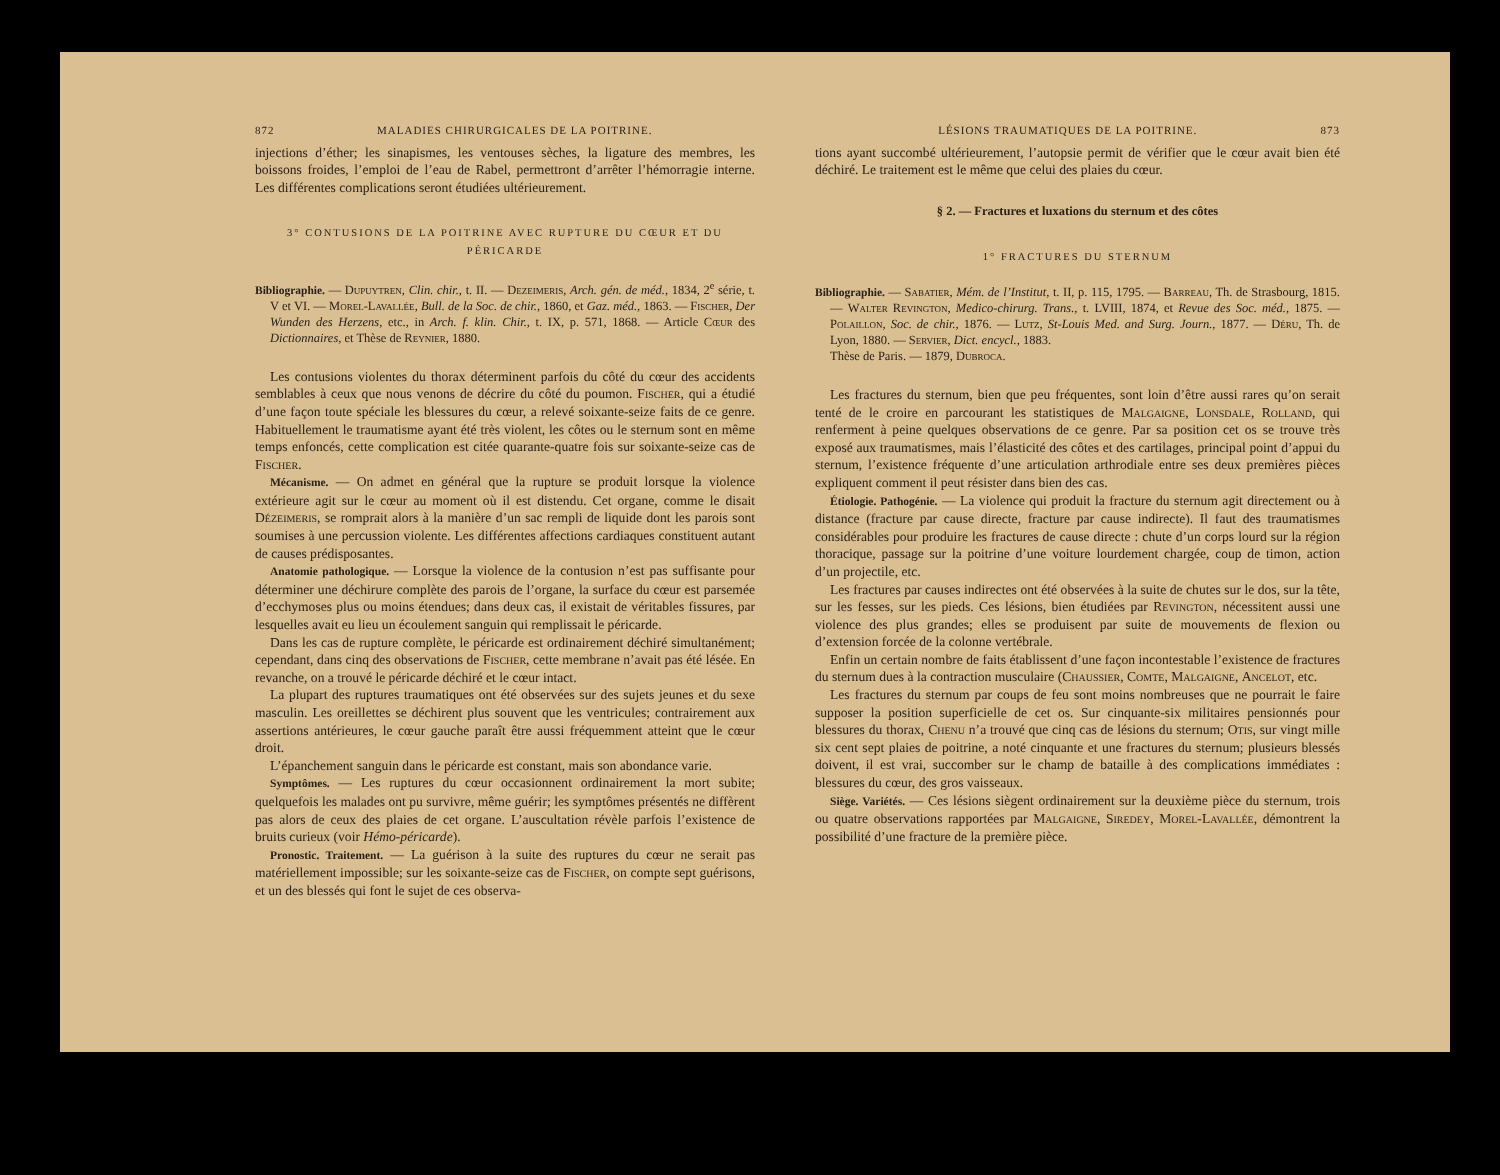872 MALADIES CHIRURGICALES DE LA POITRINE.
injections d’éther; les sinapismes, les ventouses sèches, la ligature des membres, les boissons froides, l’emploi de l’eau de Rabel, permettront d’arrêter l’hémorragie interne. Les différentes complications seront étudiées ultérieurement.
3° CONTUSIONS DE LA POITRINE AVEC RUPTURE DU CŒUR ET DU PÉRICARDE
Bibliographie. — Dupuytren, Clin. chir., t. II. — Dezeimeris, Arch. gén. de méd., 1834, 2<sup>e</sup> série, t. V et VI. — Morel-Lavallée, Bull. de la Soc. de chir., 1860, et Gaz. méd., 1863. — Fischer, Der Wunden des Herzens, etc., in Arch. f. klin. Chir., t. IX, p. 571, 1868. — Article Cœur des Dictionnaires, et Thèse de Reynier, 1880.
Les contusions violentes du thorax déterminent parfois du côté du cœur des accidents semblables à ceux que nous venons de décrire du côté du poumon. Fischer, qui a étudié d’une façon toute spéciale les blessures du cœur, a relevé soixante-seize faits de ce genre. Habituellement le traumatisme ayant été très violent, les côtes ou le sternum sont en même temps enfoncés, cette complication est citée quarante-quatre fois sur soixante-seize cas de Fischer.
Mécanisme. — On admet en général que la rupture se produit lorsque la violence extérieure agit sur le cœur au moment où il est distendu. Cet organe, comme le disait Dézeimeris, se romprait alors à la manière d’un sac rempli de liquide dont les parois sont soumises à une percussion violente. Les différentes affections cardiaques constituent autant de causes prédisposantes.
Anatomie pathologique. — Lorsque la violence de la contusion n’est pas suffisante pour déterminer une déchirure complète des parois de l’organe, la surface du cœur est parsemée d’ecchymoses plus ou moins étendues; dans deux cas, il existait de véritables fissures, par lesquelles avait eu lieu un écoulement sanguin qui remplissait le péricarde.
Dans les cas de rupture complète, le péricarde est ordinairement déchiré simultanément; cependant, dans cinq des observations de Fischer, cette membrane n’avait pas été lésée. En revanche, on a trouvé le péricarde déchiré et le cœur intact.
La plupart des ruptures traumatiques ont été observées sur des sujets jeunes et du sexe masculin. Les oreillettes se déchirent plus souvent que les ventricules; contrairement aux assertions antérieures, le cœur gauche paraît être aussi fréquemment atteint que le cœur droit.
L’épanchement sanguin dans le péricarde est constant, mais son abondance varie.
Symptômes. — Les ruptures du cœur occasionnent ordinairement la mort subite; quelquefois les malades ont pu survivre, même guérir; les symptômes présentés ne diffèrent pas alors de ceux des plaies de cet organe. L’auscultation révèle parfois l’existence de bruits curieux (voir Hémo-péricarde).
Pronostic. Traitement. — La guérison à la suite des ruptures du cœur ne serait pas matériellement impossible; sur les soixante-seize cas de Fischer, on compte sept guérisons, et un des blessés qui font le sujet de ces observa-
LÉSIONS TRAUMATIQUES DE LA POITRINE. 873
tions ayant succombé ultérieurement, l’autopsie permit de vérifier que le cœur avait bien été déchiré. Le traitement est le même que celui des plaies du cœur.
§ 2. — Fractures et luxations du sternum et des côtes
1° FRACTURES DU STERNUM
Bibliographie. — Sabatier, Mém. de l’Institut, t. II, p. 115, 1795. — Barreau, Th. de Strasbourg, 1815. — Walter Revington, Medico-chirurg. Trans., t. LVIII, 1874, et Revue des Soc. méd., 1875. — Polaillon, Soc. de chir., 1876. — Lutz, St-Louis Med. and Surg. Journ., 1877. — Déru, Th. de Lyon, 1880. — Servier, Dict. encycl., 1883.
Thèse de Paris. — 1879, Dubroca.
Les fractures du sternum, bien que peu fréquentes, sont loin d’être aussi rares qu’on serait tenté de le croire en parcourant les statistiques de Malgaigne, Lonsdale, Rolland, qui renferment à peine quelques observations de ce genre. Par sa position cet os se trouve très exposé aux traumatismes, mais l’élasticité des côtes et des cartilages, principal point d’appui du sternum, l’existence fréquente d’une articulation arthrodiale entre ses deux premières pièces expliquent comment il peut résister dans bien des cas.
Étiologie. Pathogénie. — La violence qui produit la fracture du sternum agit directement ou à distance (fracture par cause directe, fracture par cause indirecte). Il faut des traumatismes considérables pour produire les fractures de cause directe : chute d’un corps lourd sur la région thoracique, passage sur la poitrine d’une voiture lourdement chargée, coup de timon, action d’un projectile, etc.
Les fractures par causes indirectes ont été observées à la suite de chutes sur le dos, sur la tête, sur les fesses, sur les pieds. Ces lésions, bien étudiées par Revington, nécessitent aussi une violence des plus grandes; elles se produisent par suite de mouvements de flexion ou d’extension forcée de la colonne vertébrale.
Enfin un certain nombre de faits établissent d’une façon incontestable l’existence de fractures du sternum dues à la contraction musculaire (Chaussier, Comte, Malgaigne, Ancelot, etc.
Les fractures du sternum par coups de feu sont moins nombreuses que ne pourrait le faire supposer la position superficielle de cet os. Sur cinquante-six militaires pensionnés pour blessures du thorax, Chenu n’a trouvé que cinq cas de lésions du sternum; Otis, sur vingt mille six cent sept plaies de poitrine, a noté cinquante et une fractures du sternum; plusieurs blessés doivent, il est vrai, succomber sur le champ de bataille à des complications immédiates : blessures du cœur, des gros vaisseaux.
Siège. Variétés. — Ces lésions siègent ordinairement sur la deuxième pièce du sternum, trois ou quatre observations rapportées par Malgaigne, Siredey, Morel-Lavallée, démontrent la possibilité d’une fracture de la première pièce.